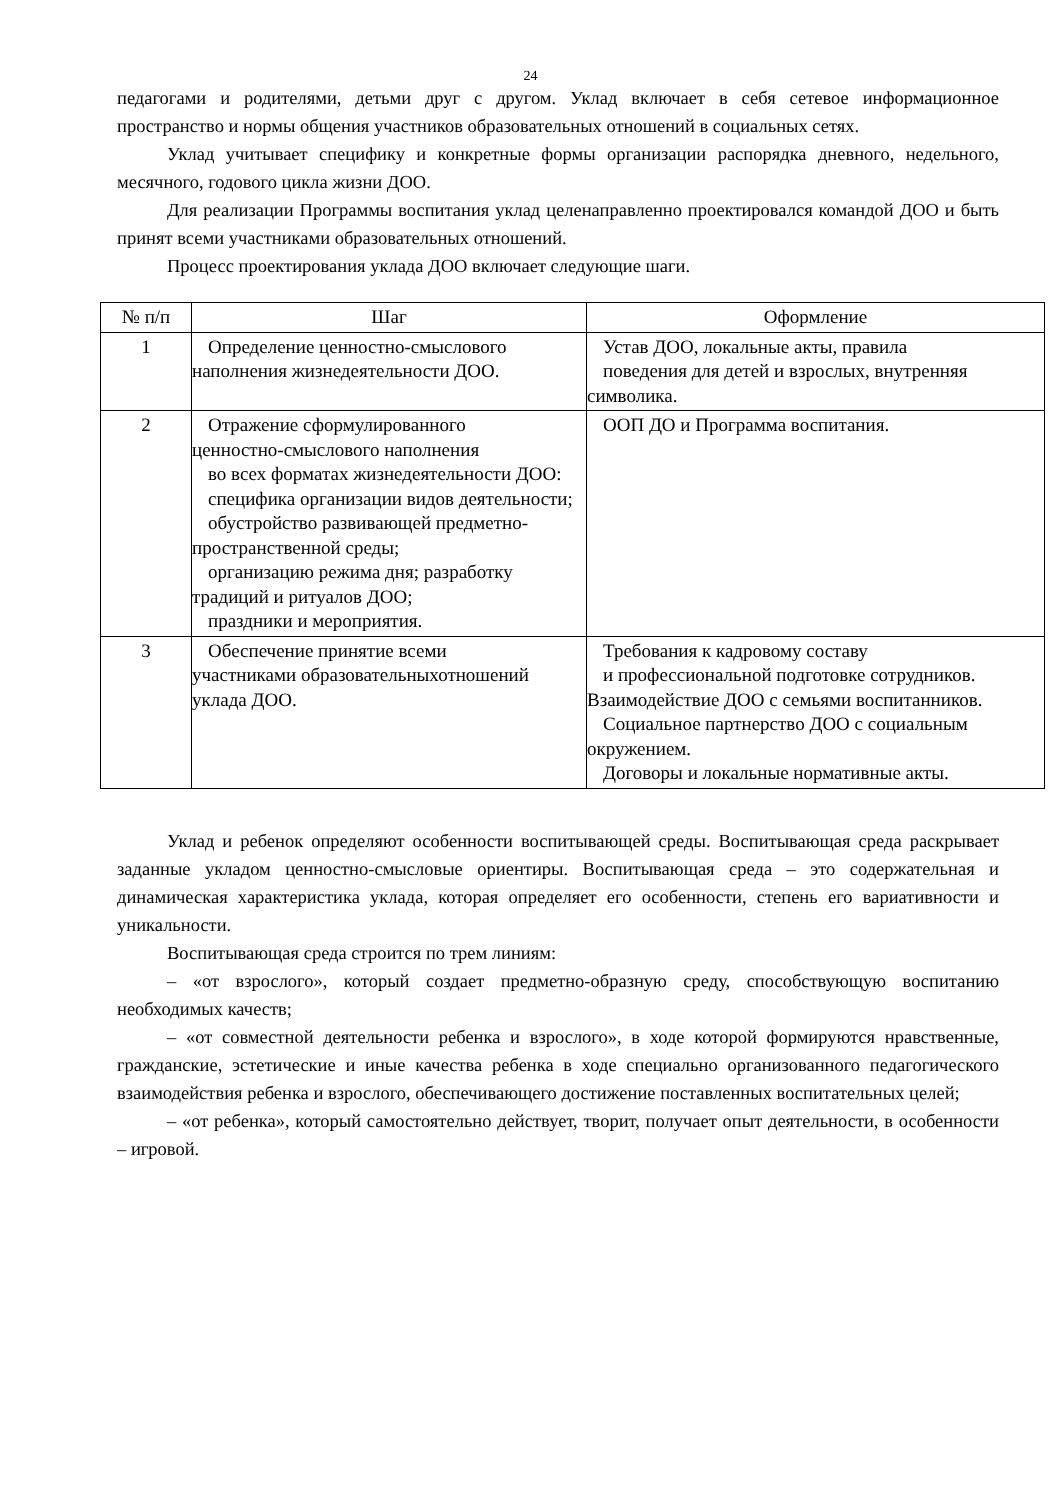24
педагогами и родителями, детьми друг с другом. Уклад включает в себя сетевое информационное пространство и нормы общения участников образовательных отношений в социальных сетях.
Уклад учитывает специфику и конкретные формы организации распорядка дневного, недельного, месячного, годового цикла жизни ДОО.
Для реализации Программы воспитания уклад целенаправленно проектировался командой ДОО и быть принят всеми участниками образовательных отношений.
Процесс проектирования уклада ДОО включает следующие шаги.
| № п/п | Шаг | Оформление |
| --- | --- | --- |
| 1 | Определение ценностно-смыслового наполнения жизнедеятельности ДОО. | Устав ДОО, локальные акты, правила поведения для детей и взрослых, внутренняя символика. |
| 2 | Отражение сформулированного ценностно-смыслового наполнения во всех форматах жизнедеятельности ДОО: специфика организации видов деятельности; обустройство развивающей предметно- пространственной среды; организацию режима дня; разработку традиций и ритуалов ДОО; праздники и мероприятия. | ООП ДО и Программа воспитания. |
| 3 | Обеспечение принятие всеми участниками образовательныхотношений уклада ДОО. | Требования к кадровому составу и профессиональной подготовке сотрудников. Взаимодействие ДОО с семьями воспитанников. Социальное партнерство ДОО с социальным окружением. Договоры и локальные нормативные акты. |
Уклад и ребенок определяют особенности воспитывающей среды. Воспитывающая среда раскрывает заданные укладом ценностно-смысловые ориентиры. Воспитывающая среда – это содержательная и динамическая характеристика уклада, которая определяет его особенности, степень его вариативности и уникальности.
Воспитывающая среда строится по трем линиям:
– «от взрослого», который создает предметно-образную среду, способствующую воспитанию необходимых качеств;
– «от совместной деятельности ребенка и взрослого», в ходе которой формируются нравственные, гражданские, эстетические и иные качества ребенка в ходе специально организованного педагогического взаимодействия ребенка и взрослого, обеспечивающего достижение поставленных воспитательных целей;
– «от ребенка», который самостоятельно действует, творит, получает опыт деятельности, в особенности – игровой.